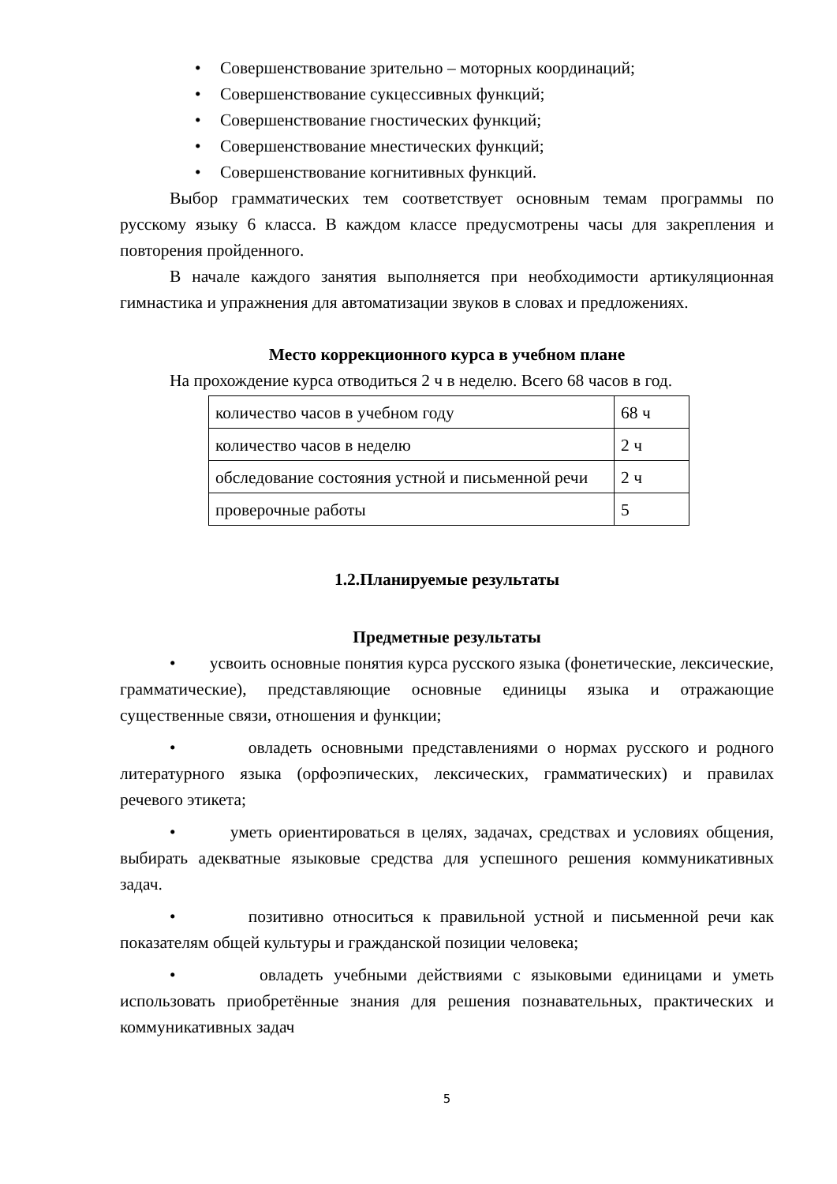• Совершенствование зрительно – моторных координаций;
• Совершенствование сукцессивных функций;
• Совершенствование гностических функций;
• Совершенствование мнестических функций;
• Совершенствование когнитивных функций.
Выбор грамматических тем соответствует основным темам программы по русскому языку 6 класса. В каждом классе предусмотрены часы для закрепления и повторения пройденного.
В начале каждого занятия выполняется при необходимости артикуляционная гимнастика и упражнения для автоматизации звуков в словах и предложениях.
Место коррекционного курса в учебном плане
На прохождение курса отводиться 2 ч в неделю. Всего 68 часов в год.
| количество часов в учебном году | 68 ч |
| количество часов в неделю | 2 ч |
| обследование состояния устной и письменной речи | 2 ч |
| проверочные работы | 5 |
1.2.Планируемые результаты
Предметные результаты
• усвоить основные понятия курса русского языка (фонетические, лексические, грамматические), представляющие основные единицы языка и отражающие существенные связи, отношения и функции;
• овладеть основными представлениями о нормах русского и родного литературного языка (орфоэпических, лексических, грамматических) и правилах речевого этикета;
• уметь ориентироваться в целях, задачах, средствах и условиях общения, выбирать адекватные языковые средства для успешного решения коммуникативных задач.
• позитивно относиться к правильной устной и письменной речи как показателям общей культуры и гражданской позиции человека;
• овладеть учебными действиями с языковыми единицами и уметь использовать приобретённые знания для решения познавательных, практических и коммуникативных задач
5